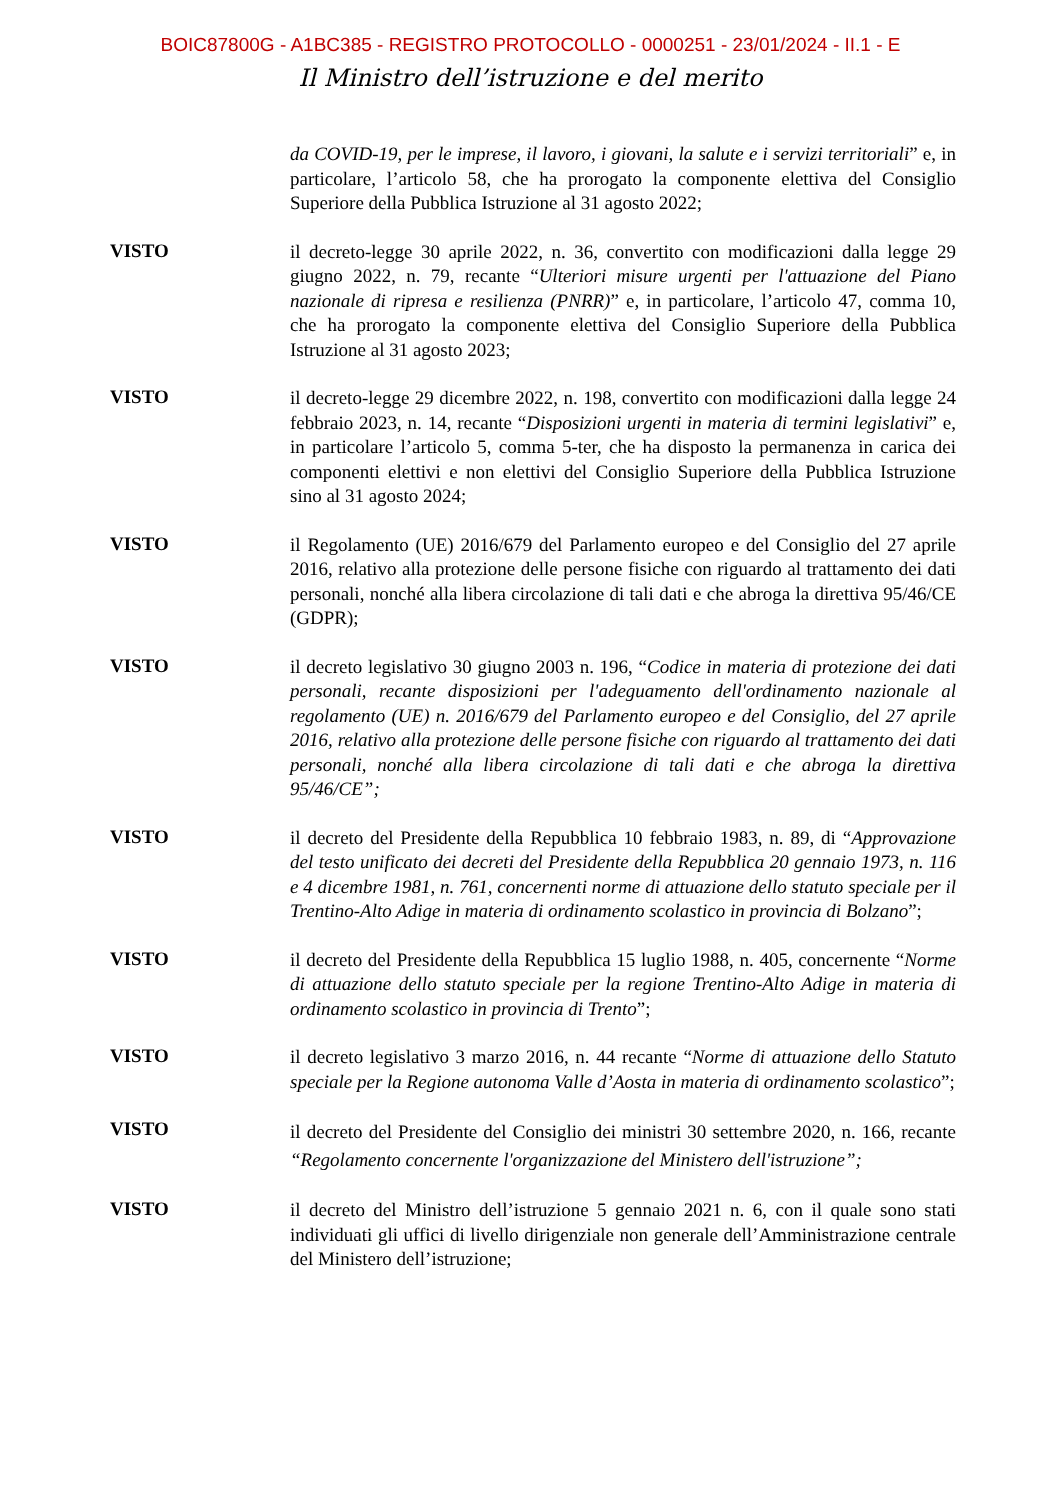BOIC87800G - A1BC385 - REGISTRO PROTOCOLLO - 0000251 - 23/01/2024 - II.1 - E
Il Ministro dell’istruzione e del merito
da COVID-19, per le imprese, il lavoro, i giovani, la salute e i servizi territoriali” e, in particolare, l’articolo 58, che ha prorogato la componente elettiva del Consiglio Superiore della Pubblica Istruzione al 31 agosto 2022;
VISTO
il decreto-legge 30 aprile 2022, n. 36, convertito con modificazioni dalla legge 29 giugno 2022, n. 79, recante “Ulteriori misure urgenti per l'attuazione del Piano nazionale di ripresa e resilienza (PNRR)” e, in particolare, l’articolo 47, comma 10, che ha prorogato la componente elettiva del Consiglio Superiore della Pubblica Istruzione al 31 agosto 2023;
VISTO
il decreto-legge 29 dicembre 2022, n. 198, convertito con modificazioni dalla legge 24 febbraio 2023, n. 14, recante “Disposizioni urgenti in materia di termini legislativi” e, in particolare l’articolo 5, comma 5-ter, che ha disposto la permanenza in carica dei componenti elettivi e non elettivi del Consiglio Superiore della Pubblica Istruzione sino al 31 agosto 2024;
VISTO
il Regolamento (UE) 2016/679 del Parlamento europeo e del Consiglio del 27 aprile 2016, relativo alla protezione delle persone fisiche con riguardo al trattamento dei dati personali, nonché alla libera circolazione di tali dati e che abroga la direttiva 95/46/CE (GDPR);
VISTO
il decreto legislativo 30 giugno 2003 n. 196, “Codice in materia di protezione dei dati personali, recante disposizioni per l'adeguamento dell'ordinamento nazionale al regolamento (UE) n. 2016/679 del Parlamento europeo e del Consiglio, del 27 aprile 2016, relativo alla protezione delle persone fisiche con riguardo al trattamento dei dati personali, nonché alla libera circolazione di tali dati e che abroga la direttiva 95/46/CE”;
VISTO
il decreto del Presidente della Repubblica 10 febbraio 1983, n. 89, di “Approvazione del testo unificato dei decreti del Presidente della Repubblica 20 gennaio 1973, n. 116 e 4 dicembre 1981, n. 761, concernenti norme di attuazione dello statuto speciale per il Trentino-Alto Adige in materia di ordinamento scolastico in provincia di Bolzano”;
VISTO
il decreto del Presidente della Repubblica 15 luglio 1988, n. 405, concernente “Norme di attuazione dello statuto speciale per la regione Trentino-Alto Adige in materia di ordinamento scolastico in provincia di Trento”;
VISTO
il decreto legislativo 3 marzo 2016, n. 44 recante “Norme di attuazione dello Statuto speciale per la Regione autonoma Valle d’Aosta in materia di ordinamento scolastico”;
VISTO
il decreto del Presidente del Consiglio dei ministri 30 settembre 2020, n. 166, recante “Regolamento concernente l'organizzazione del Ministero dell'istruzione”;
VISTO
il decreto del Ministro dell’istruzione 5 gennaio 2021 n. 6, con il quale sono stati individuati gli uffici di livello dirigenziale non generale dell’Amministrazione centrale del Ministero dell’istruzione;